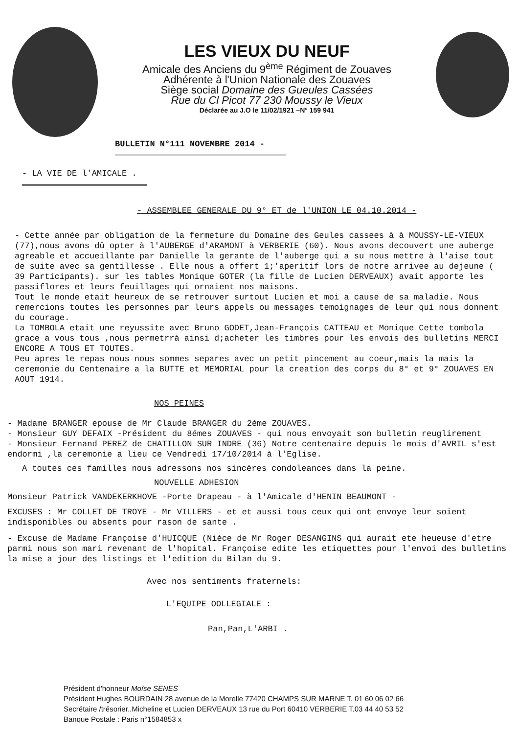LES VIEUX DU NEUF
Amicale des Anciens du 9<sup>ème</sup> Régiment de Zouaves
Adhérente à l'Union Nationale des Zouaves
Siège social Domaine des Gueules Cassées
Rue du Cl Picot 77 230 Moussy le Vieux
Déclarée au J.O le 11/02/1921 –N° 159 941
BULLETIN N°111 NOVEMBRE 2014 -
- LA VIE DE l'AMICALE .
- ASSEMBLEE GENERALE DU 9° ET de l'UNION LE 04.10.2014 -
- Cette année par obligation de la fermeture du Domaine des Geules cassees à à MOUSSY-LE-VIEUX (77),nous avons dû opter à l'AUBERGE d'ARAMONT à VERBERIE (60). Nous avons decouvert une auberge agreable et accueillante par Danielle la gerante de l'auberge qui a su nous mettre à l'aise tout de suite avec sa gentillesse . Elle nous a offert 1;'aperitif lors de notre arrivee au dejeune ( 39 Participants). sur les tables Monique GOTER (la fille de Lucien DERVEAUX) avait apporte les passiflores et leurs feuillages qui ornaient nos maisons.
Tout le monde etait heureux de se retrouver surtout Lucien et moi a cause de sa maladie. Nous remercions toutes les personnes par leurs appels ou messages temoignages de leur qui nous donnent du courage.
La TOMBOLA etait une reyussite avec Bruno GODET,Jean-François CATTEAU et Monique Cette tombola grace a vous tous ,nous permetrrà ainsi d;acheter les timbres pour les envois des bulletins MERCI ENCORE A TOUS ET TOUTES.
Peu apres le repas nous nous sommes separes avec un petit pincement au coeur,mais la mais la ceremonie du Centenaire a la BUTTE et MEMORIAL pour la creation des corps du 8° et 9° ZOUAVES EN AOUT 1914.
NOS PEINES
- Madame BRANGER epouse de Mr Claude BRANGER du 2éme ZOUAVES.
- Monsieur GUY DEFAIX -Président du 8émes ZOUAVES - qui nous envoyait son bulletin reuglirement
- Monsieur Fernand PEREZ de CHATILLON SUR INDRE (36) Notre centenaire depuis le mois d'AVRIL s'est endormi ,la ceremonie a lieu ce Vendredi 17/10/2014 à l'Eglise.
A toutes ces familles nous adressons nos sincères condoleances dans la peine.
NOUVELLE ADHESION
Monsieur Patrick VANDEKERKHOVE -Porte Drapeau - à l'Amicale d'HENIN BEAUMONT -
EXCUSES : Mr COLLET DE TROYE - Mr VILLERS - et et aussi tous ceux qui ont envoye leur soient indisponibles ou absents pour rason de sante .
- Excuse de Madame Françoise d'HUICQUE (Nièce de Mr Roger DESANGINS qui aurait ete heueuse d'etre parmi nous son mari revenant de l'hopital. Françoise edite les etiquettes pour l'envoi des bulletins la mise a jour des listings et l'edition du Bilan du 9.
Avec nos sentiments fraternels:
L'EQUIPE OOLLEGIALE :
Pan,Pan,L'ARBI .
Président d'honneur Moïse SENES
Président Hughes BOURDAIN 28 avenue de la Morelle 77420 CHAMPS SUR MARNE T. 01 60 06 02 66
Secrétaire /trésorier..Micheline et Lucien DERVEAUX 13 rue du Port 60410 VERBERIE T.03 44 40 53 52
Banque Postale : Paris n°1584853 x